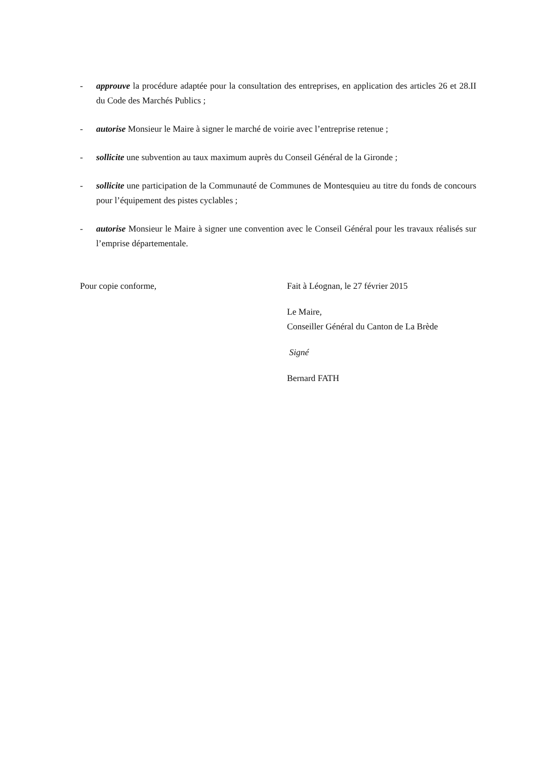- approuve la procédure adaptée pour la consultation des entreprises, en application des articles 26 et 28.II du Code des Marchés Publics ;
- autorise Monsieur le Maire à signer le marché de voirie avec l’entreprise retenue ;
- sollicite une subvention au taux maximum auprès du Conseil Général de la Gironde ;
- sollicite une participation de la Communauté de Communes de Montesquieu au titre du fonds de concours pour l’équipement des pistes cyclables ;
- autorise Monsieur le Maire à signer une convention avec le Conseil Général pour les travaux réalisés sur l’emprise départementale.
Pour copie conforme, Fait à Léognan, le 27 février 2015
Le Maire,
Conseiller Général du Canton de La Brède
Signé
Bernard FATH